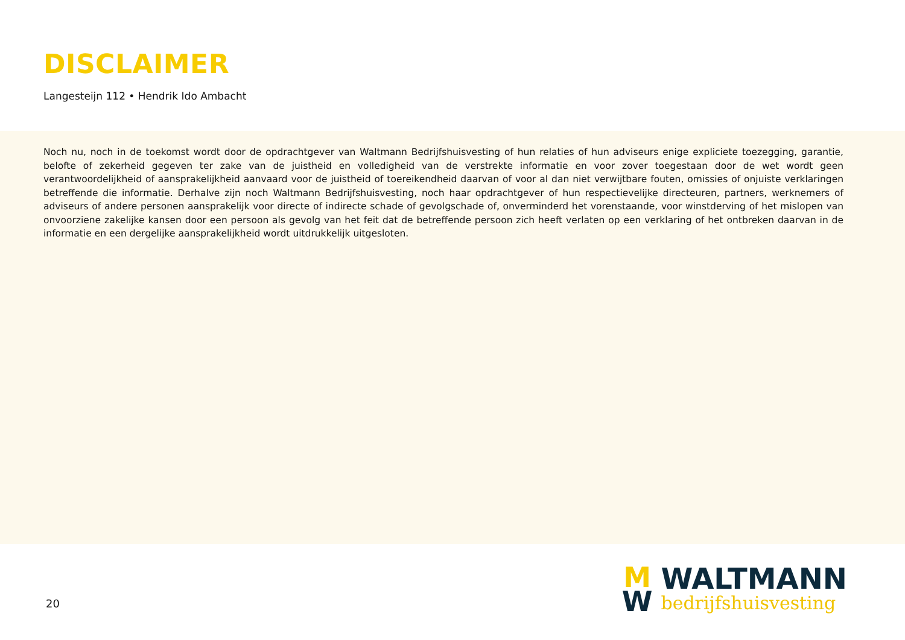DISCLAIMER
Langesteijn 112 • Hendrik Ido Ambacht
Noch nu, noch in de toekomst wordt door de opdrachtgever van Waltmann Bedrijfshuisvesting of hun relaties of hun adviseurs enige expliciete toezegging, garantie, belofte of zekerheid gegeven ter zake van de juistheid en volledigheid van de verstrekte informatie en voor zover toegestaan door de wet wordt geen verantwoordelijkheid of aansprakelijkheid aanvaard voor de juistheid of toereikendheid daarvan of voor al dan niet verwijtbare fouten, omissies of onjuiste verklaringen betreffende die informatie. Derhalve zijn noch Waltmann Bedrijfshuisvesting, noch haar opdrachtgever of hun respectievelijke directeuren, partners, werknemers of adviseurs of andere personen aansprakelijk voor directe of indirecte schade of gevolgschade of, onverminderd het vorenstaande, voor winstderving of het mislopen van onvoorziene zakelijke kansen door een persoon als gevolg van het feit dat de betreffende persoon zich heeft verlaten op een verklaring of het ontbreken daarvan in de informatie en een dergelijke aansprakelijkheid wordt uitdrukkelijk uitgesloten.
20
M
W
WALTMANN
bedrijfshuisvesting